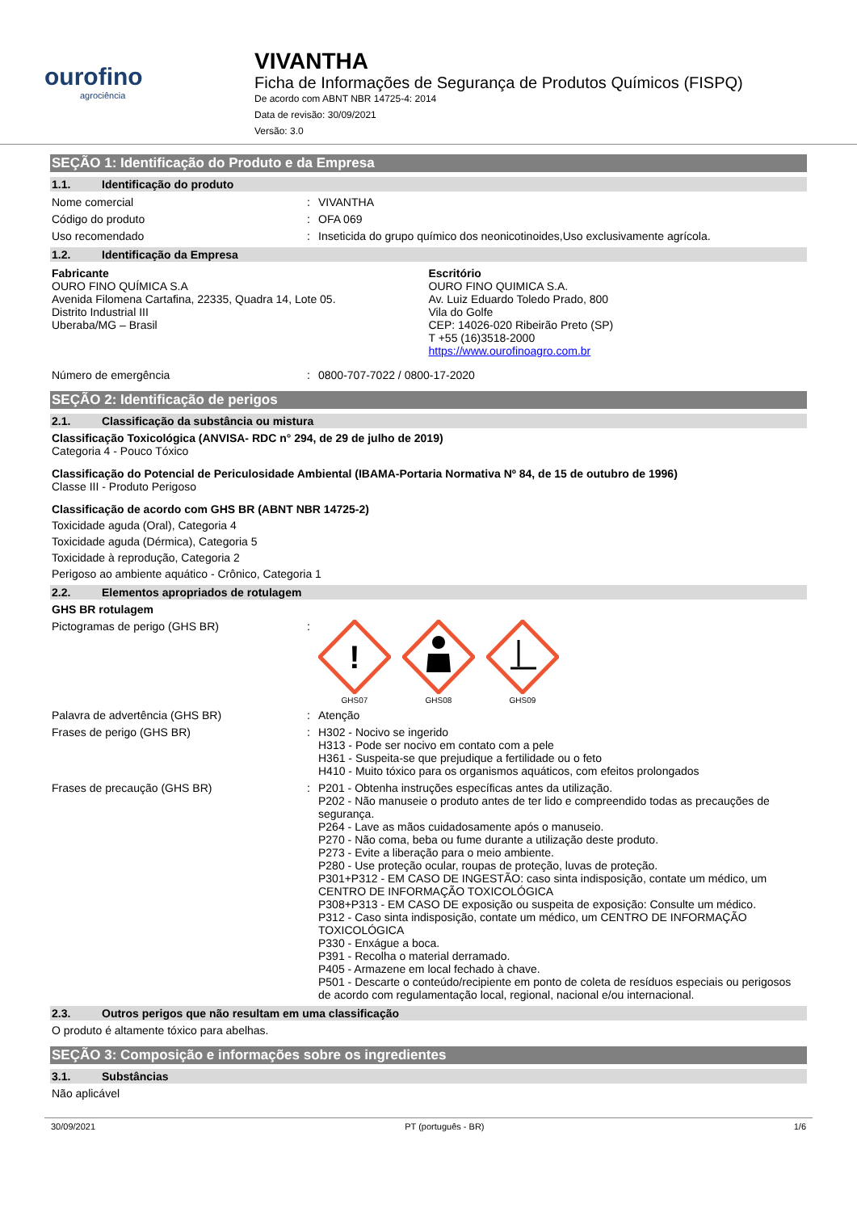ourofino
agrociência
VIVANTHA
Ficha de Informações de Segurança de Produtos Químicos (FISPQ)
De acordo com ABNT NBR 14725-4: 2014
Data de revisão: 30/09/2021
Versão: 3.0
SEÇÃO 1: Identificação do Produto e da Empresa
1.1. Identificação do produto
Nome comercial : VIVANTHA
Código do produto : OFA 069
Uso recomendado : Inseticida do grupo químico dos neonicotinoides,Uso exclusivamente agrícola.
1.2. Identificação da Empresa
Fabricante
OURO FINO QUÍMICA S.A
Avenida Filomena Cartafina, 22335, Quadra 14, Lote 05.
Distrito Industrial III
Uberaba/MG – Brasil
Escritório
OURO FINO QUIMICA S.A.
Av. Luiz Eduardo Toledo Prado, 800
Vila do Golfe
CEP: 14026-020 Ribeirão Preto (SP)
T +55 (16)3518-2000
https://www.ourofinoagro.com.br
Número de emergência : 0800-707-7022 / 0800-17-2020
SEÇÃO 2: Identificação de perigos
2.1. Classificação da substância ou mistura
Classificação Toxicológica (ANVISA- RDC n° 294, de 29 de julho de 2019)
Categoria 4 - Pouco Tóxico
Classificação do Potencial de Periculosidade Ambiental (IBAMA-Portaria Normativa Nº 84, de 15 de outubro de 1996)
Classe III - Produto Perigoso
Classificação de acordo com GHS BR (ABNT NBR 14725-2)
Toxicidade aguda (Oral), Categoria 4
Toxicidade aguda (Dérmica), Categoria 5
Toxicidade à reprodução, Categoria 2
Perigoso ao ambiente aquático - Crônico, Categoria 1
2.2. Elementos apropriados de rotulagem
GHS BR rotulagem
Pictogramas de perigo (GHS BR) :
!
GHS07
GHS08
GHS09
Palavra de advertência (GHS BR) : Atenção
Frases de perigo (GHS BR) : H302 - Nocivo se ingerido
H313 - Pode ser nocivo em contato com a pele
H361 - Suspeita-se que prejudique a fertilidade ou o feto
H410 - Muito tóxico para os organismos aquáticos, com efeitos prolongados
Frases de precaução (GHS BR) : P201 - Obtenha instruções específicas antes da utilização.
P202 - Não manuseie o produto antes de ter lido e compreendido todas as precauções de segurança.
P264 - Lave as mãos cuidadosamente após o manuseio.
P270 - Não coma, beba ou fume durante a utilização deste produto.
P273 - Evite a liberação para o meio ambiente.
P280 - Use proteção ocular, roupas de proteção, luvas de proteção.
P301+P312 - EM CASO DE INGESTÃO: caso sinta indisposição, contate um médico, um CENTRO DE INFORMAÇÃO TOXICOLÓGICA
P308+P313 - EM CASO DE exposição ou suspeita de exposição: Consulte um médico.
P312 - Caso sinta indisposição, contate um médico, um CENTRO DE INFORMAÇÃO TOXICOLÓGICA
P330 - Enxágue a boca.
P391 - Recolha o material derramado.
P405 - Armazene em local fechado à chave.
P501 - Descarte o conteúdo/recipiente em ponto de coleta de resíduos especiais ou perigosos de acordo com regulamentação local, regional, nacional e/ou internacional.
2.3. Outros perigos que não resultam em uma classificação
O produto é altamente tóxico para abelhas.
SEÇÃO 3: Composição e informações sobre os ingredientes
3.1. Substâncias
Não aplicável
30/09/2021 PT (português - BR) 1/6